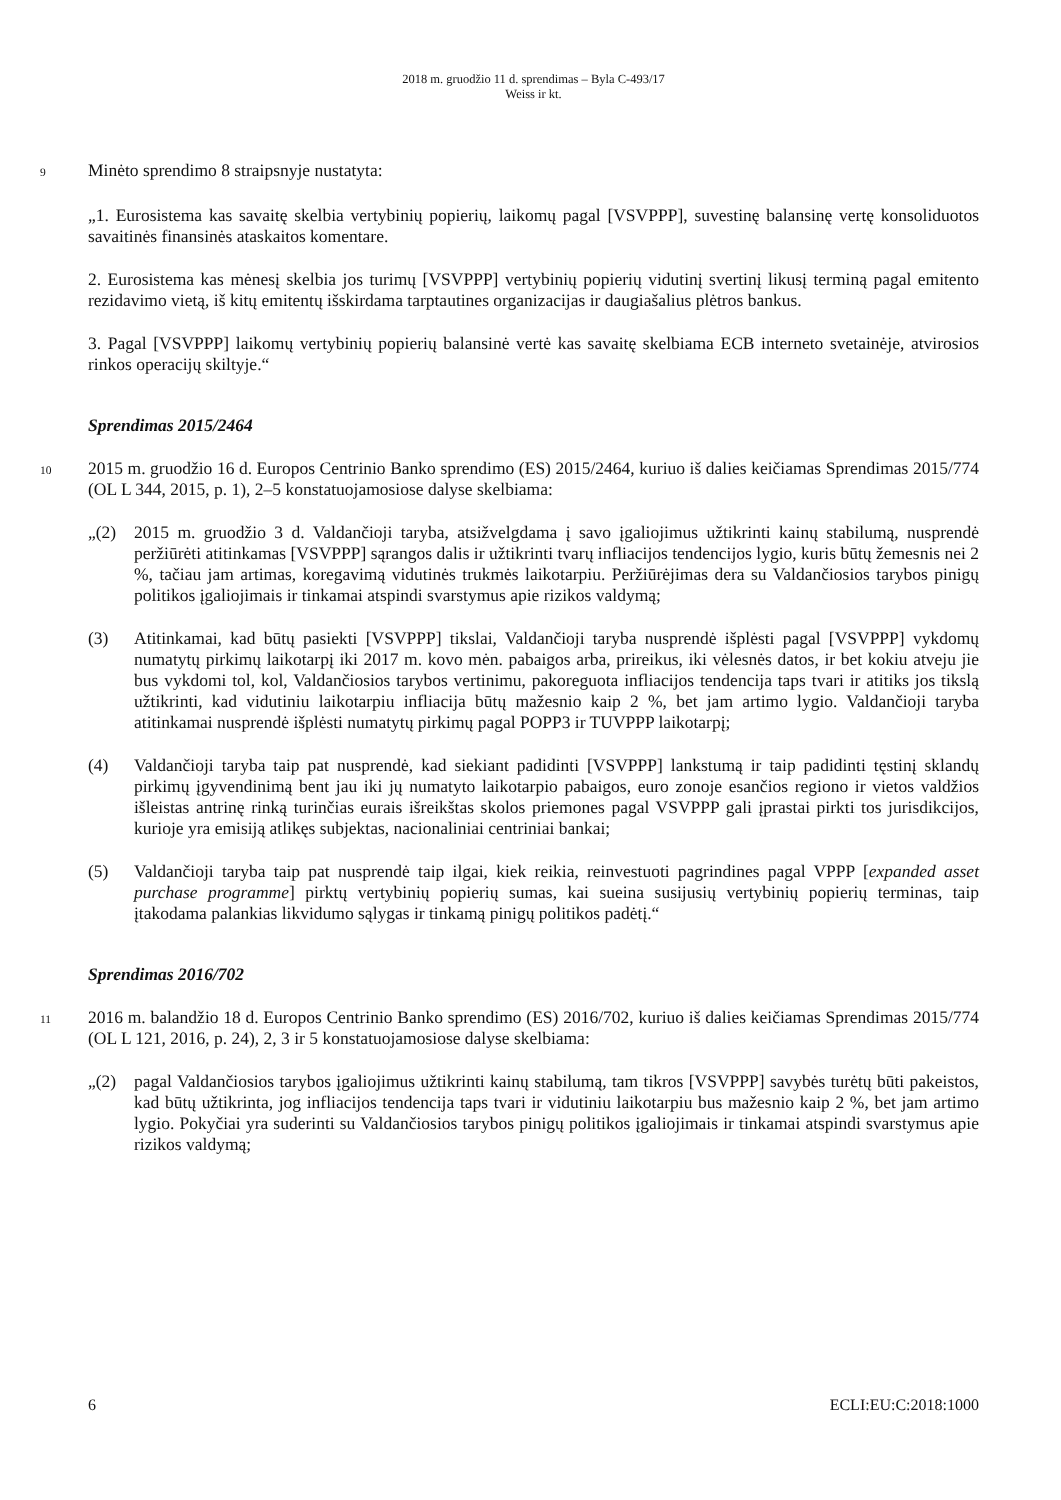2018 m. gruodžio 11 d. sprendimas – Byla C-493/17
Weiss ir kt.
9 Minėto sprendimo 8 straipsnyje nustatyta:
„1. Eurosistema kas savaitę skelbia vertybinių popierių, laikomų pagal [VSVPPP], suvestinę balansinę vertę konsoliduotos savaitinės finansinės ataskaitos komentare.
2. Eurosistema kas mėnesį skelbia jos turimų [VSVPPP] vertybinių popierių vidutinį svertinį likusį terminą pagal emitento rezidavimo vietą, iš kitų emitentų išskirdama tarptautines organizacijas ir daugiašalius plėtros bankus.
3. Pagal [VSVPPP] laikomų vertybinių popierių balansinė vertė kas savaitę skelbiama ECB interneto svetainėje, atvirosios rinkos operacijų skiltyje.“
Sprendimas 2015/2464
10 2015 m. gruodžio 16 d. Europos Centrinio Banko sprendimo (ES) 2015/2464, kuriuo iš dalies keičiamas Sprendimas 2015/774 (OL L 344, 2015, p. 1), 2–5 konstatuojamosiose dalyse skelbiama:
„(2) 2015 m. gruodžio 3 d. Valdančioji taryba, atsižvelgdama į savo įgaliojimus užtikrinti kainų stabilumą, nusprendė peržiūrėti atitinkamas [VSVPPP] sąrangos dalis ir užtikrinti tvarų infliacijos tendencijos lygio, kuris būtų žemesnis nei 2 %, tačiau jam artimas, koregavimą vidutinės trukmės laikotarpiu. Peržiūrėjimas dera su Valdančiosios tarybos pinigų politikos įgaliojimais ir tinkamai atspindi svarstymus apie rizikos valdymą;
(3) Atitinkamai, kad būtų pasiekti [VSVPPP] tikslai, Valdančioji taryba nusprendė išplėsti pagal [VSVPPP] vykdomų numatytų pirkimų laikotarpį iki 2017 m. kovo mėn. pabaigos arba, prireikus, iki vėlesnės datos, ir bet kokiu atveju jie bus vykdomi tol, kol, Valdančiosios tarybos vertinimu, pakoreguota infliacijos tendencija taps tvari ir atitiks jos tikslą užtikrinti, kad vidutiniu laikotarpiu infliacija būtų mažesnio kaip 2 %, bet jam artimo lygio. Valdančioji taryba atitinkamai nusprendė išplėsti numatytų pirkimų pagal POPP3 ir TUVPPP laikotarpį;
(4) Valdančioji taryba taip pat nusprendė, kad siekiant padidinti [VSVPPP] lankstumą ir taip padidinti tęstinį sklandų pirkimų įgyvendinimą bent jau iki jų numatyto laikotarpio pabaigos, euro zonoje esančios regiono ir vietos valdžios išleistas antrinę rinką turinčias eurais išreikštas skolos priemones pagal VSVPPP gali įprastai pirkti tos jurisdikcijos, kurioje yra emisiją atlikęs subjektas, nacionaliniai centriniai bankai;
(5) Valdančioji taryba taip pat nusprendė taip ilgai, kiek reikia, reinvestuoti pagrindines pagal VPPP [expanded asset purchase programme] pirktų vertybinių popierių sumas, kai sueina susijusių vertybinių popierių terminas, taip įtakodama palankias likvidumo sąlygas ir tinkamą pinigų politikos padėtį.“
Sprendimas 2016/702
11 2016 m. balandžio 18 d. Europos Centrinio Banko sprendimo (ES) 2016/702, kuriuo iš dalies keičiamas Sprendimas 2015/774 (OL L 121, 2016, p. 24), 2, 3 ir 5 konstatuojamosiose dalyse skelbiama:
„(2) pagal Valdančiosios tarybos įgaliojimus užtikrinti kainų stabilumą, tam tikros [VSVPPP] savybės turėtų būti pakeistos, kad būtų užtikrinta, jog infliacijos tendencija taps tvari ir vidutiniu laikotarpiu bus mažesnio kaip 2 %, bet jam artimo lygio. Pokyčiai yra suderinti su Valdančiosios tarybos pinigų politikos įgaliojimais ir tinkamai atspindi svarstymus apie rizikos valdymą;
6 ECLI:EU:C:2018:1000